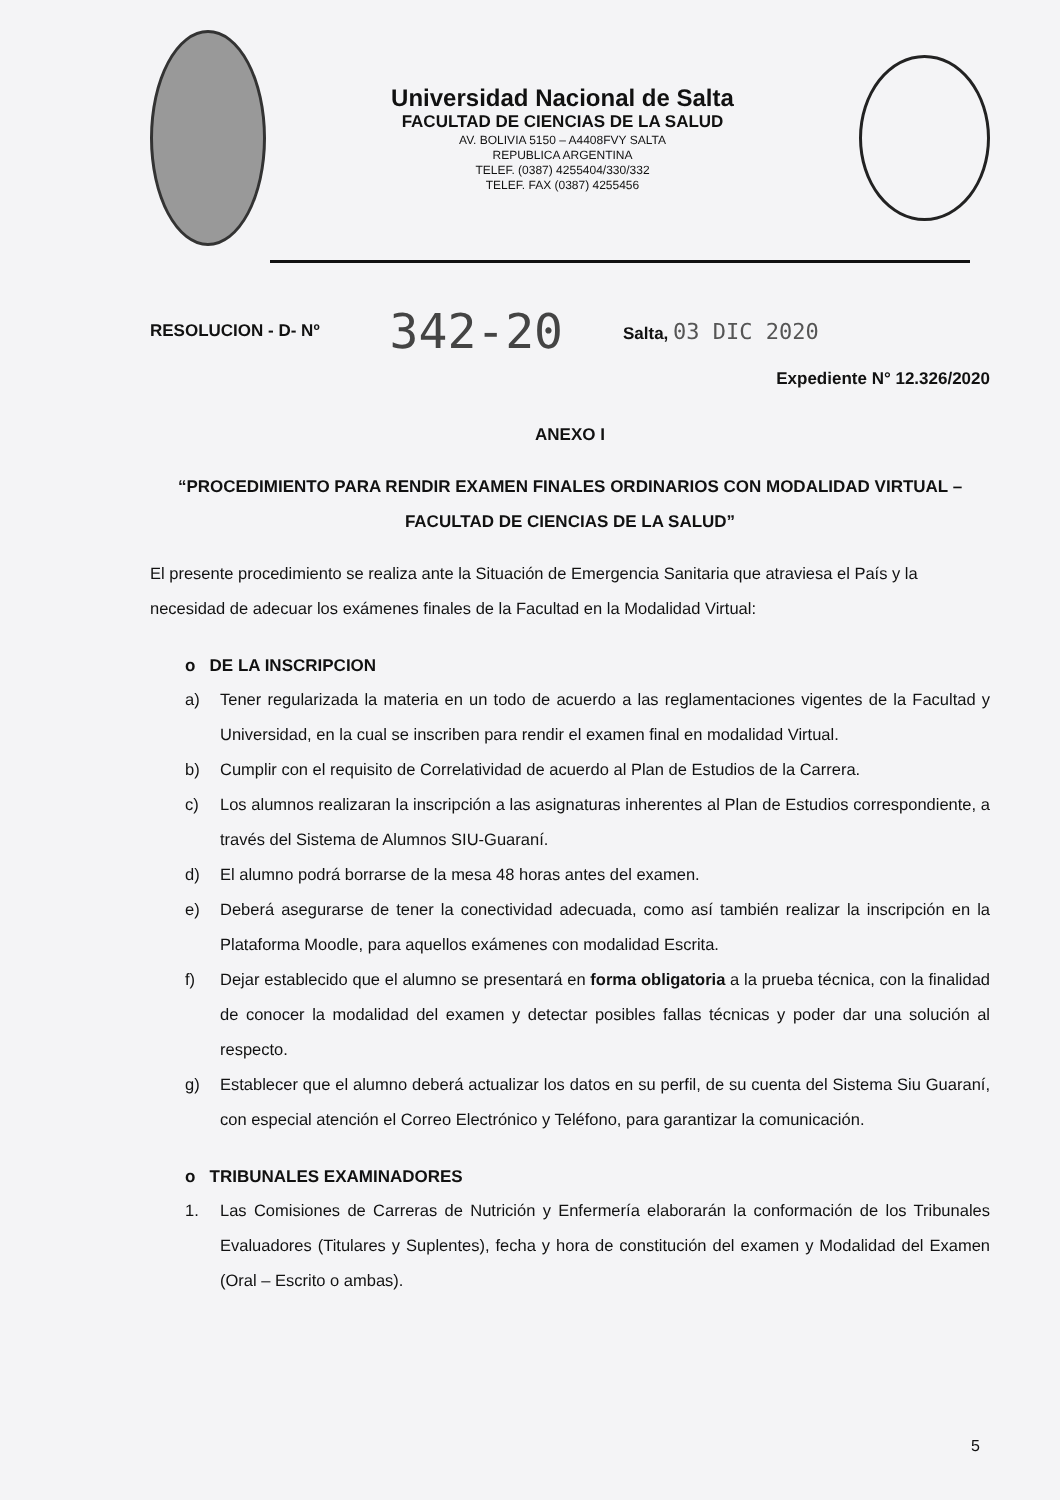Universidad Nacional de Salta
FACULTAD DE CIENCIAS DE LA SALUD
AV. BOLIVIA 5150 – A4408FVY SALTA
REPUBLICA ARGENTINA
TELEF. (0387) 4255404/330/332
TELEF. FAX (0387) 4255456
RESOLUCION - D- Nº 342-20 Salta, 03 DIC 2020
Expediente N° 12.326/2020
ANEXO I
“PROCEDIMIENTO PARA RENDIR EXAMEN FINALES ORDINARIOS CON MODALIDAD VIRTUAL – FACULTAD DE CIENCIAS DE LA SALUD”
El presente procedimiento se realiza ante la Situación de Emergencia Sanitaria que atraviesa el País y la necesidad de adecuar los exámenes finales de la Facultad en la Modalidad Virtual:
o DE LA INSCRIPCION
a) Tener regularizada la materia en un todo de acuerdo a las reglamentaciones vigentes de la Facultad y Universidad, en la cual se inscriben para rendir el examen final en modalidad Virtual.
b) Cumplir con el requisito de Correlatividad de acuerdo al Plan de Estudios de la Carrera.
c) Los alumnos realizaran la inscripción a las asignaturas inherentes al Plan de Estudios correspondiente, a través del Sistema de Alumnos SIU-Guaraní.
d) El alumno podrá borrarse de la mesa 48 horas antes del examen.
e) Deberá asegurarse de tener la conectividad adecuada, como así también realizar la inscripción en la Plataforma Moodle, para aquellos exámenes con modalidad Escrita.
f) Dejar establecido que el alumno se presentará en forma obligatoria a la prueba técnica, con la finalidad de conocer la modalidad del examen y detectar posibles fallas técnicas y poder dar una solución al respecto.
g) Establecer que el alumno deberá actualizar los datos en su perfil, de su cuenta del Sistema Siu Guaraní, con especial atención el Correo Electrónico y Teléfono, para garantizar la comunicación.
o TRIBUNALES EXAMINADORES
1. Las Comisiones de Carreras de Nutrición y Enfermería elaborarán la conformación de los Tribunales Evaluadores (Titulares y Suplentes), fecha y hora de constitución del examen y Modalidad del Examen (Oral – Escrito o ambas).
5